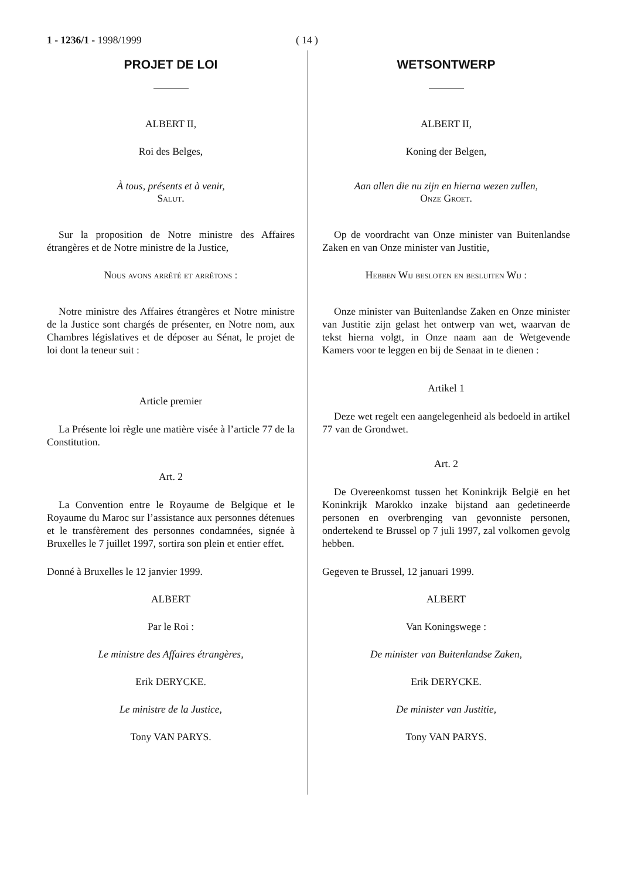1 - 1236/1 - 1998/1999 ( 14 )
PROJET DE LOI
ALBERT II,
Roi des Belges,
À tous, présents et à venir,
Salut.
Sur la proposition de Notre ministre des Affaires étrangères et de Notre ministre de la Justice,
Nous avons arrêté et arrêtons :
Notre ministre des Affaires étrangères et Notre ministre de la Justice sont chargés de présenter, en Notre nom, aux Chambres législatives et de déposer au Sénat, le projet de loi dont la teneur suit :
Article premier
La Présente loi règle une matière visée à l’article 77 de la Constitution.
Art. 2
La Convention entre le Royaume de Belgique et le Royaume du Maroc sur l’assistance aux personnes détenues et le transfèrement des personnes condamnées, signée à Bruxelles le 7 juillet 1997, sortira son plein et entier effet.
Donné à Bruxelles le 12 janvier 1999.
ALBERT
Par le Roi :
Le ministre des Affaires étrangères,
Erik DERYCKE.
Le ministre de la Justice,
Tony VAN PARYS.
WETSONTWERP
ALBERT II,
Koning der Belgen,
Aan allen die nu zijn en hierna wezen zullen,
Onze Groet.
Op de voordracht van Onze minister van Buitenlandse Zaken en van Onze minister van Justitie,
Hebben Wij besloten en besluiten Wij :
Onze minister van Buitenlandse Zaken en Onze minister van Justitie zijn gelast het ontwerp van wet, waarvan de tekst hierna volgt, in Onze naam aan de Wetgevende Kamers voor te leggen en bij de Senaat in te dienen :
Artikel 1
Deze wet regelt een aangelegenheid als bedoeld in artikel 77 van de Grondwet.
Art. 2
De Overeenkomst tussen het Koninkrijk België en het Koninkrijk Marokko inzake bijstand aan gedetineerde personen en overbrenging van gevonniste personen, ondertekend te Brussel op 7 juli 1997, zal volkomen gevolg hebben.
Gegeven te Brussel, 12 januari 1999.
ALBERT
Van Koningswege :
De minister van Buitenlandse Zaken,
Erik DERYCKE.
De minister van Justitie,
Tony VAN PARYS.